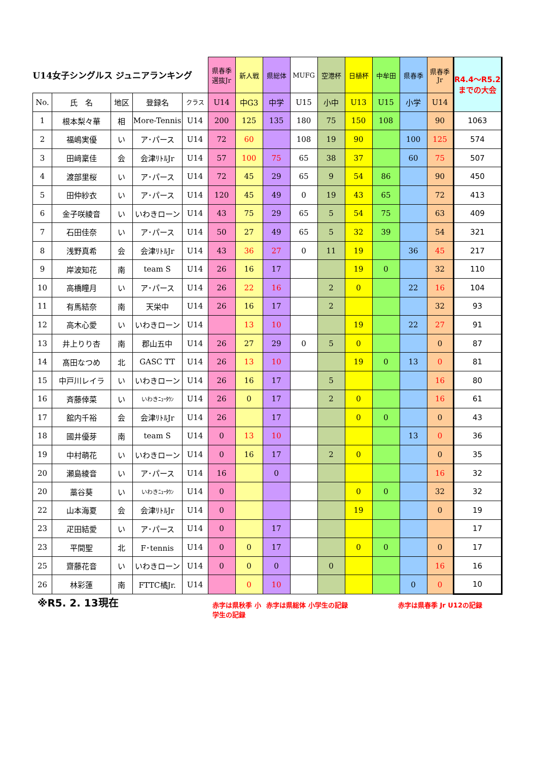| U14女子シングルス ジュニアランキング | | | | | 県春季 選抜Jr | 新人戦 | 県総体 | MUFG | 空港杯 | 日植杯 | 中牟田 | 県春季 | 県春季 Jr | R4.4～R5.2 までの大会 |
| --- | --- | --- | --- | --- | --- | --- | --- | --- | --- | --- | --- | --- | --- | --- |
| No. | 氏 名 | 地区 | 登録名 | クラス | U14 | 中G3 | 中学 | U15 | 小中 | U13 | U15 | 小学 | U14 | |
| 1 | 根本梨々華 | 相 | More-Tennis | U14 | 200 | 125 | 135 | 180 | 75 | 150 | 108 | | 90 | 1063 |
| 2 | 福嶋実優 | い | ア･パース | U14 | 72 | 60 | | 108 | 19 | 90 | | 100 | 125 | 574 |
| 3 | 田﨑稟佳 | 会 | 会津ﾘﾄﾙJr | U14 | 57 | 100 | 75 | 65 | 38 | 37 | | 60 | 75 | 507 |
| 4 | 渡部里桜 | い | ア･パース | U14 | 72 | 45 | 29 | 65 | 9 | 54 | 86 | | 90 | 450 |
| 5 | 田仲紗衣 | い | ア･パース | U14 | 120 | 45 | 49 | 0 | 19 | 43 | 65 | | 72 | 413 |
| 6 | 金子咲綾音 | い | いわきローン | U14 | 43 | 75 | 29 | 65 | 5 | 54 | 75 | | 63 | 409 |
| 7 | 石田佳奈 | い | ア･パース | U14 | 50 | 27 | 49 | 65 | 5 | 32 | 39 | | 54 | 321 |
| 8 | 浅野真希 | 会 | 会津ﾘﾄﾙJr | U14 | 43 | 36 | 27 | 0 | 11 | 19 | | 36 | 45 | 217 |
| 9 | 岸波知花 | 南 | team S | U14 | 26 | 16 | 17 | | | 19 | 0 | | 32 | 110 |
| 10 | 高橋瞳月 | い | ア･パース | U14 | 26 | 22 | 16 | | 2 | 0 | | 22 | 16 | 104 |
| 11 | 有馬結奈 | 南 | 天栄中 | U14 | 26 | 16 | 17 | | 2 | | | | 32 | 93 |
| 12 | 高木心愛 | い | いわきローン | U14 | | 13 | 10 | | | 19 | | 22 | 27 | 91 |
| 13 | 井上りり杏 | 南 | 郡山五中 | U14 | 26 | 27 | 29 | 0 | 5 | 0 | | | 0 | 87 |
| 14 | 髙田なつめ | 北 | GASC TT | U14 | 26 | 13 | 10 | | | 19 | 0 | 13 | 0 | 81 |
| 15 | 中戸川レイラ | い | いわきローン | U14 | 26 | 16 | 17 | | 5 | | | | 16 | 80 |
| 16 | 斉藤倖菜 | い | いわきﾆｭｰﾀｳﾝ | U14 | 26 | 0 | 17 | | 2 | 0 | | | 16 | 61 |
| 17 | 舘内千裕 | 会 | 会津ﾘﾄﾙJr | U14 | 26 | | 17 | | | 0 | 0 | | 0 | 43 |
| 18 | 國井優芽 | 南 | team S | U14 | 0 | 13 | 10 | | | | | 13 | 0 | 36 |
| 19 | 中村萌花 | い | いわきローン | U14 | 0 | 16 | 17 | | 2 | 0 | | | 0 | 35 |
| 20 | 瀬島綾音 | い | ア･パース | U14 | 16 | | 0 | | | | | | 16 | 32 |
| 20 | 藁谷葵 | い | いわきﾆｭｰﾀｳﾝ | U14 | 0 | | | | | 0 | 0 | | 32 | 32 |
| 22 | 山本海夏 | 会 | 会津ﾘﾄﾙJr | U14 | 0 | | | | | 19 | | | 0 | 19 |
| 23 | 疋田結愛 | い | ア･パース | U14 | 0 | | 17 | | | | | | | 17 |
| 23 | 平間聖 | 北 | F･tennis | U14 | 0 | 0 | 17 | | | 0 | 0 | | 0 | 17 |
| 25 | 齋藤花音 | い | いわきローン | U14 | 0 | 0 | 0 | | 0 | | | | 16 | 16 |
| 26 | 林彩蓮 | 南 | FTTC橘Jr. | U14 | | 0 | 10 | | | | | 0 | 0 | 10 |
※R5. 2. 13現在
赤字は県秋季 小学生の記録
赤字は県総体 小学生の記録 赤字は県春季 Jr U12の記録